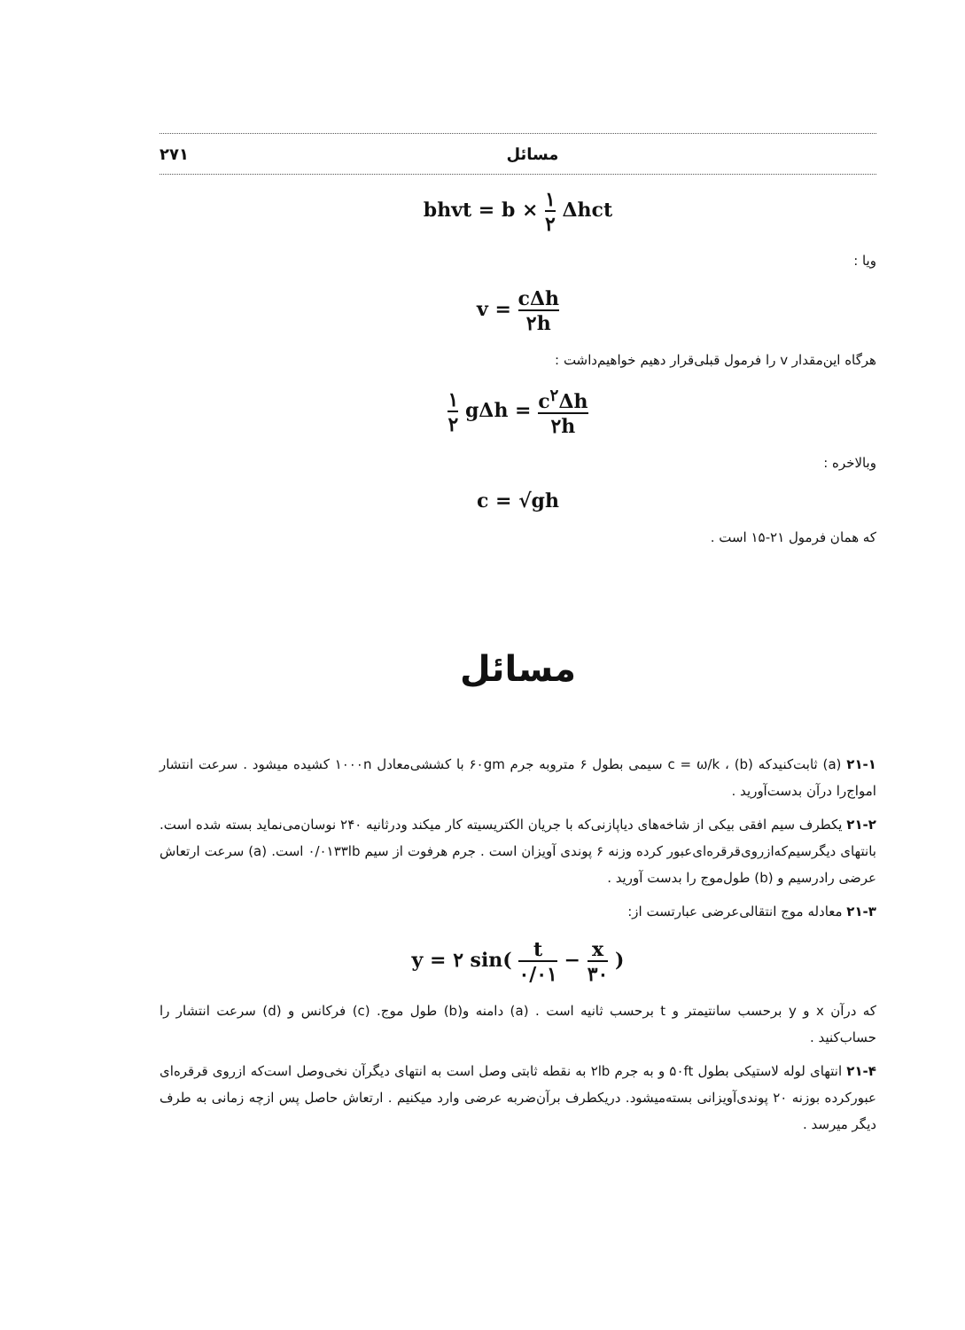مسائل ۲۷۱
bhvt = b × ۱ ۲ Δhct
ویا :
v = cΔh ۲h
هرگاه این‌مقدار v را فرمول قبلی‌قرار دهیم خواهیم‌داشت :
۱ ۲ gΔh = c<sup>۲</sup>Δh ۲h
وبالاخره :
c = √gh
که همان فرمول ۲۱-۱۵ است .
مسائل
۲۱-۱ (a) ثابت‌کنیدکه c = ω/k ، (b) سیمی بطول ۶ متروبه جرم ۶۰gm با کششی‌معادل ۱۰۰۰n کشیده میشود . سرعت انتشار امواج‌را درآن بدست‌آورید .
۲۱-۲ یکطرف سیم افقی بیکی از شاخه‌های دیاپازنی‌که با جریان الکتریسیته کار میکند ودرثانیه ۲۴۰ نوسان‌می‌نماید بسته شده است. بانتهای دیگرسیم‌که‌ازروی‌قرقره‌ای‌عبور کرده وزنه ۶ پوندی آویزان است . جرم هرفوت از سیم ۰/۰۱۳۳lb است. (a) سرعت ارتعاش عرضی رادرسیم و (b) طول‌موج را بدست آورید .
۲۱-۳ معادله موج انتقالی‌عرضی عبارتست از:
y = ۲ sin( t ۰/۰۱ − x ۳۰ )
که درآن x و y برحسب سانتیمتر و t برحسب ثانیه است . (a) دامنه و(b) طول موج. (c) فرکانس و (d) سرعت انتشار را حساب‌کنید .
۲۱-۴ انتهای لوله لاستیکی بطول ۵۰ft و به جرم ۲lb به نقطه ثابتی وصل است به انتهای دیگرآن نخی‌وصل است‌که ازروی قرقره‌ای عبورکرده بوزنه ۲۰ پوندی‌آویزانی بسته‌میشود. دریکطرف برآن‌ضربه عرضی وارد میکنیم . ارتعاش حاصل پس ازچه زمانی به طرف دیگر میرسد .